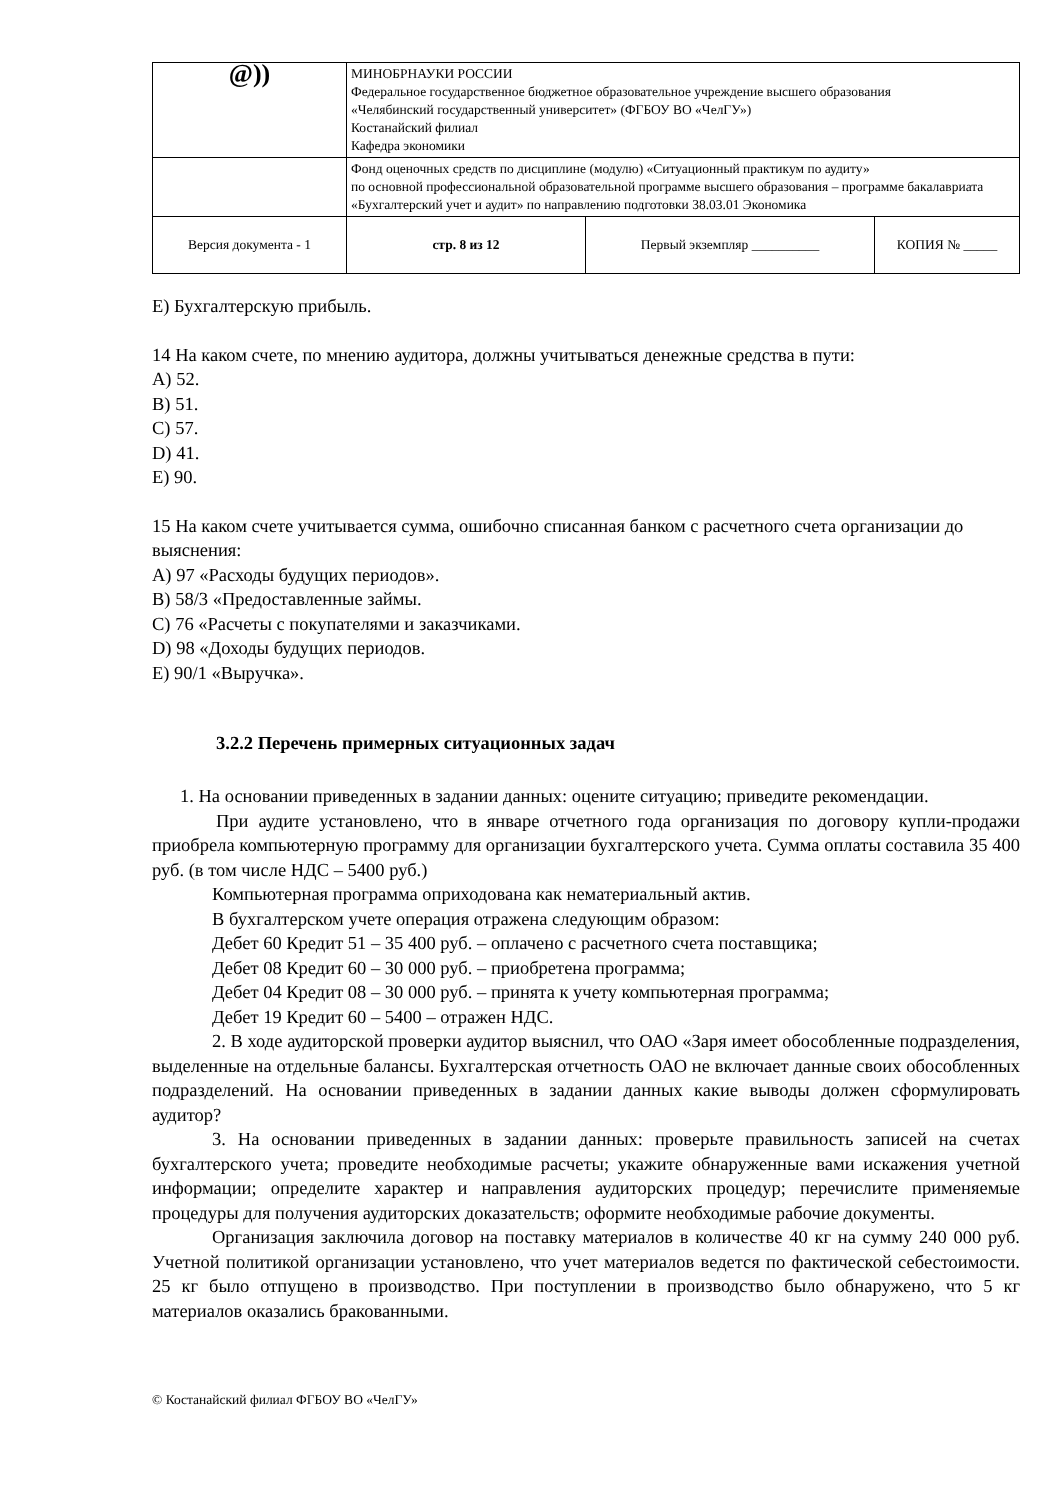| @)) | МИНОБРНАУКИ РОССИИ Федеральное государственное бюджетное образовательное учреждение высшего образования «Челябинский государственный университет» (ФГБОУ ВО «ЧелГУ») Костанайский филиал Кафедра экономики | | |
| | Фонд оценочных средств по дисциплине (модулю) «Ситуационный практикум по аудиту» по основной профессиональной образовательной программе высшего образования – программе бакалавриата «Бухгалтерский учет и аудит» по направлению подготовки 38.03.01 Экономика | | |
| Версия документа - 1 | стр. 8 из 12 | Первый экземпляр __________ | КОПИЯ № _____ |
E) Бухгалтерскую прибыль.
14 На каком счете, по мнению аудитора, должны учитываться денежные средства в пути:
A) 52.
B) 51.
C) 57.
D) 41.
E) 90.
15 На каком счете учитывается сумма, ошибочно списанная банком с расчетного счета организации до выяснения:
A) 97 «Расходы будущих периодов».
B) 58/3 «Предоставленные займы.
C) 76 «Расчеты с покупателями и заказчиками.
D) 98 «Доходы будущих периодов.
E) 90/1 «Выручка».
3.2.2 Перечень примерных ситуационных задач
1. На основании приведенных в задании данных: оцените ситуацию; приведите рекомендации.
При аудите установлено, что в январе отчетного года организация по договору купли-продажи приобрела компьютерную программу для организации бухгалтерского учета. Сумма оплаты составила 35 400 руб. (в том числе НДС – 5400 руб.)
Компьютерная программа оприходована как нематериальный актив.
В бухгалтерском учете операция отражена следующим образом:
Дебет 60 Кредит 51 – 35 400 руб. – оплачено с расчетного счета поставщика;
Дебет 08 Кредит 60 – 30 000 руб. – приобретена программа;
Дебет 04 Кредит 08 – 30 000 руб. – принята к учету компьютерная программа;
Дебет 19 Кредит 60 – 5400 – отражен НДС.
2. В ходе аудиторской проверки аудитор выяснил, что ОАО «Заря имеет обособленные подразделения, выделенные на отдельные балансы. Бухгалтерская отчетность ОАО не включает данные своих обособленных подразделений. На основании приведенных в задании данных какие выводы должен сформулировать аудитор?
3. На основании приведенных в задании данных: проверьте правильность записей на счетах бухгалтерского учета; проведите необходимые расчеты; укажите обнаруженные вами искажения учетной информации; определите характер и направления аудиторских процедур; перечислите применяемые процедуры для получения аудиторских доказательств; оформите необходимые рабочие документы.
Организация заключила договор на поставку материалов в количестве 40 кг на сумму 240 000 руб. Учетной политикой организации установлено, что учет материалов ведется по фактической себестоимости. 25 кг было отпущено в производство. При поступлении в производство было обнаружено, что 5 кг материалов оказались бракованными.
© Костанайский филиал ФГБОУ ВО «ЧелГУ»